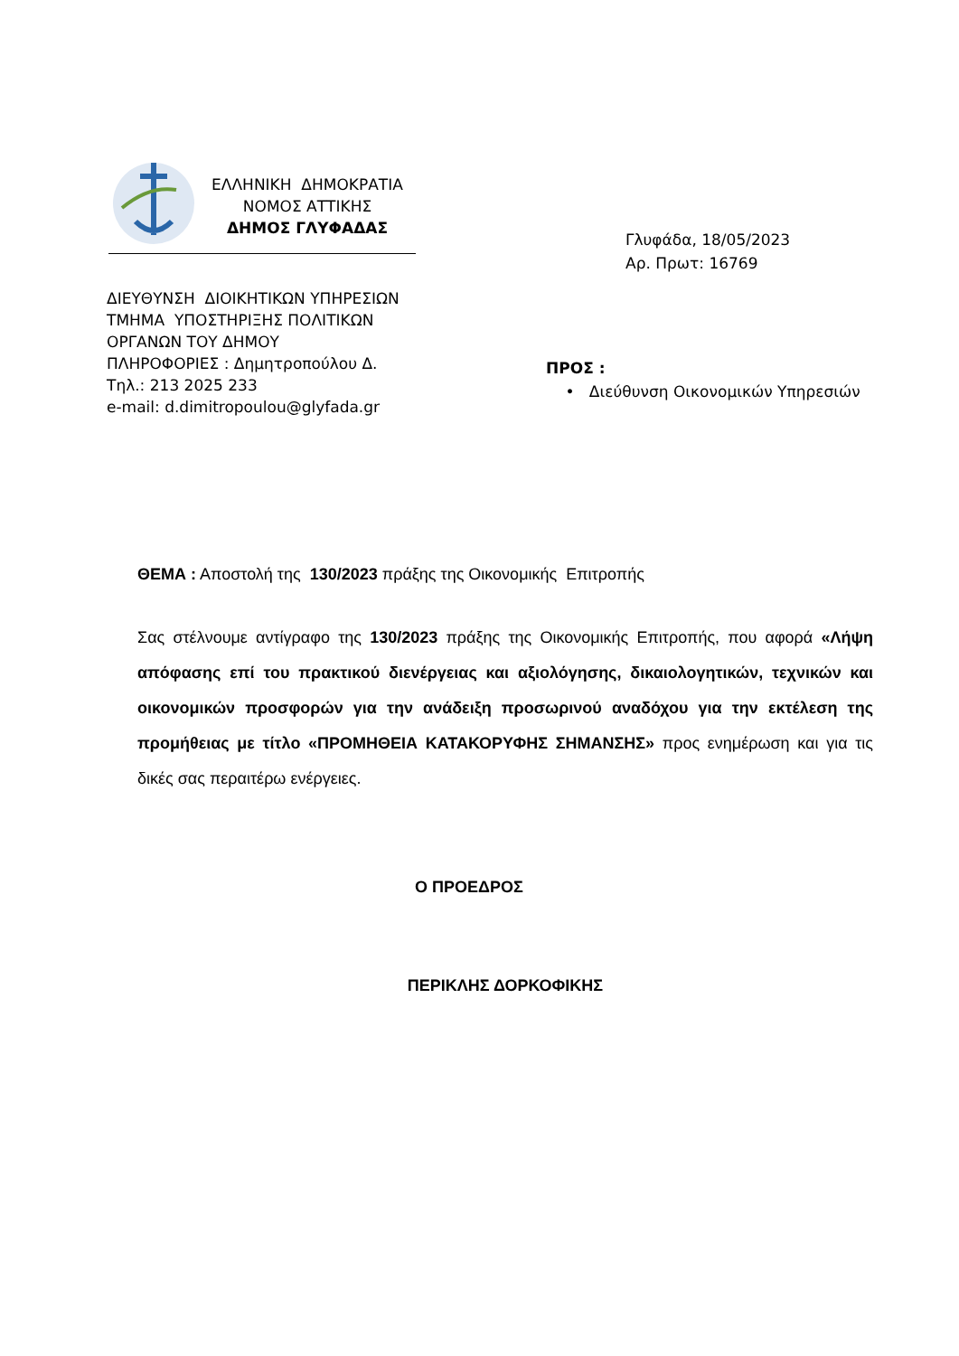ΕΛΛΗΝΙΚΗ ΔΗΜΟΚΡΑΤΙΑ
ΝΟΜΟΣ ΑΤΤΙΚΗΣ
ΔΗΜΟΣ ΓΛΥΦΑΔΑΣ
Γλυφάδα, 18/05/2023
Αρ. Πρωτ: 16769
ΔΙΕΥΘΥΝΣΗ ΔΙΟΙΚΗΤΙΚΩΝ ΥΠΗΡΕΣΙΩΝ
ΤΜΗΜΑ ΥΠΟΣΤΗΡΙΞΗΣ ΠΟΛΙΤΙΚΩΝ
ΟΡΓΑΝΩΝ ΤΟΥ ΔΗΜΟΥ
ΠΛΗΡΟΦΟΡΙΕΣ : Δημητροπούλου Δ.
Τηλ.: 213 2025 233
e-mail: d.dimitropoulou@glyfada.gr
ΠΡΟΣ :
• Διεύθυνση Οικονομικών Υπηρεσιών
ΘΕΜΑ : Αποστολή της 130/2023 πράξης της Οικονομικής Επιτροπής
Σας στέλνουμε αντίγραφο της 130/2023 πράξης της Οικονομικής Επιτροπής, που αφορά «Λήψη απόφασης επί του πρακτικού διενέργειας και αξιολόγησης, δικαιολογητικών, τεχνικών και οικονομικών προσφορών για την ανάδειξη προσωρινού αναδόχου για την εκτέλεση της προμήθειας με τίτλο «ΠΡΟΜΗΘΕΙΑ ΚΑΤΑΚΟΡΥΦΗΣ ΣΗΜΑΝΣΗΣ» προς ενημέρωση και για τις δικές σας περαιτέρω ενέργειες.
Ο ΠΡΟΕΔΡΟΣ
ΠΕΡΙΚΛΗΣ ΔΟΡΚΟΦΙΚΗΣ